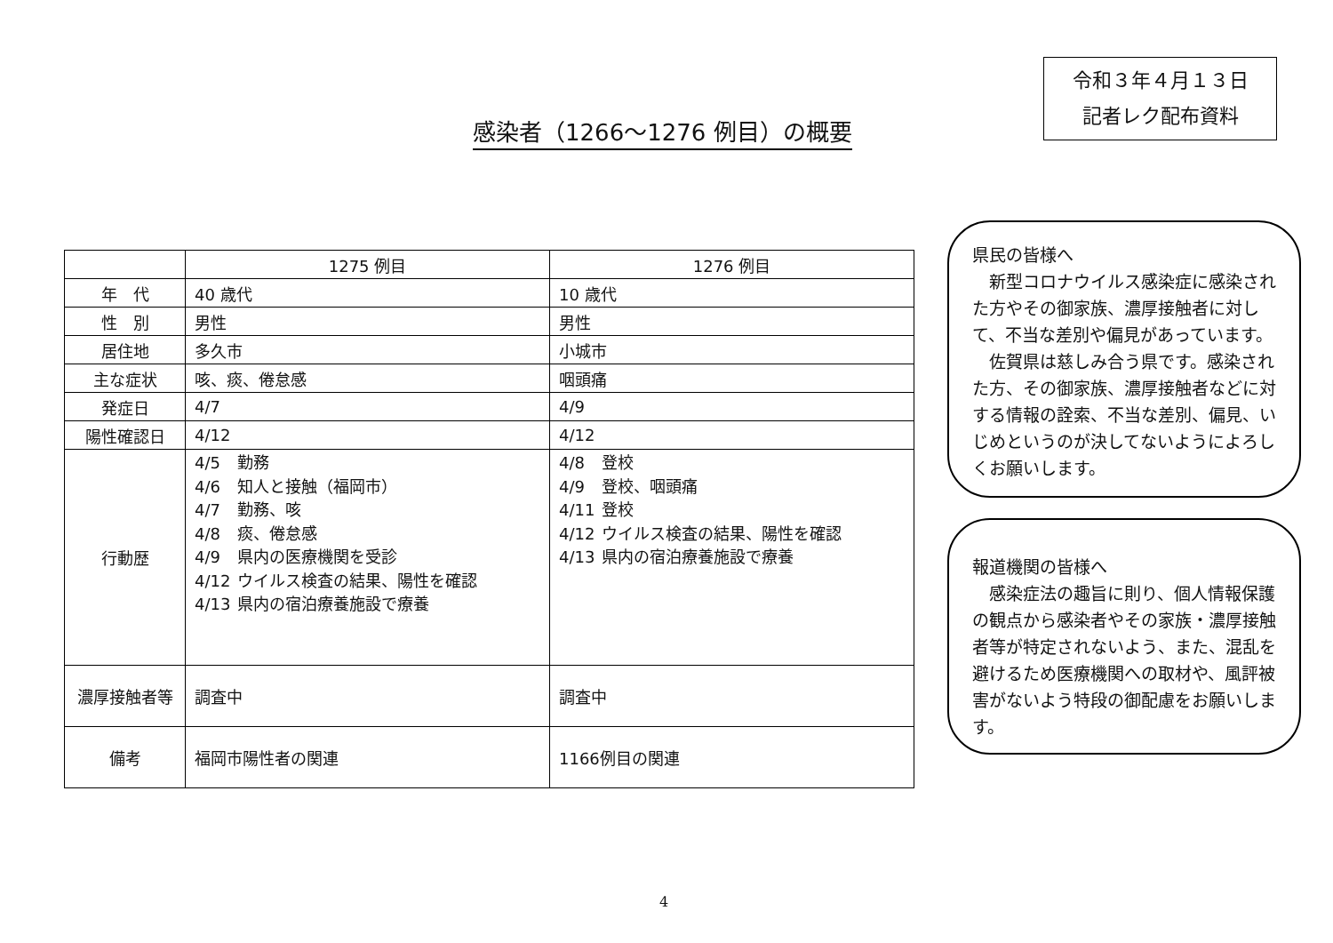令和３年４月１３日
記者レク配布資料
感染者（1266～1276 例目）の概要
| | 1275 例目 | 1276 例目 |
| 年 代 | 40 歳代 | 10 歳代 |
| 性 別 | 男性 | 男性 |
| 居住地 | 多久市 | 小城市 |
| 主な症状 | 咳、痰、倦怠感 | 咽頭痛 |
| 発症日 | 4/7 | 4/9 |
| 陽性確認日 | 4/12 | 4/12 |
| 行動歴 | / 4/5 / 勤務 / / 4/6 / 知人と接触（福岡市） / / 4/7 / 勤務、咳 / / 4/8 / 痰、倦怠感 / / 4/9 / 県内の医療機関を受診 / / 4/12 / ウイルス検査の結果、陽性を確認 / / 4/13 / 県内の宿泊療養施設で療養 / | / 4/8 / 登校 / / 4/9 / 登校、咽頭痛 / / 4/11 / 登校 / / 4/12 / ウイルス検査の結果、陽性を確認 / / 4/13 / 県内の宿泊療養施設で療養 / |
| 濃厚接触者等 | 調査中 | 調査中 |
| 備考 | 福岡市陽性者の関連 | 1166例目の関連 |
県民の皆様へ
　新型コロナウイルス感染症に感染された方やその御家族、濃厚接触者に対して、不当な差別や偏見があっています。
　佐賀県は慈しみ合う県です。感染された方、その御家族、濃厚接触者などに対する情報の詮索、不当な差別、偏見、いじめというのが決してないようによろしくお願いします。
報道機関の皆様へ
　感染症法の趣旨に則り、個人情報保護の観点から感染者やその家族・濃厚接触者等が特定されないよう、また、混乱を避けるため医療機関への取材や、風評被害がないよう特段の御配慮をお願いします。
4